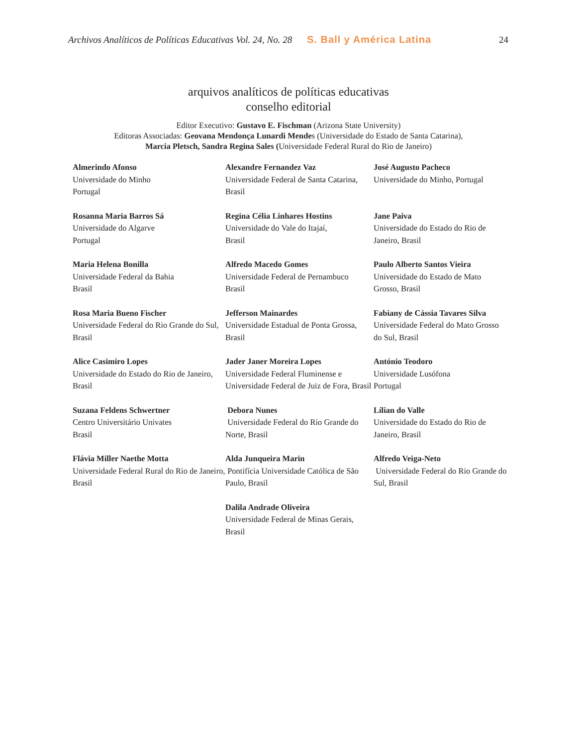Archivos Analíticos de Políticas Educativas Vol. 24, No. 28 S. Ball y América Latina 24
arquivos analíticos de políticas educativas
conselho editorial
Editor Executivo: Gustavo E. Fischman (Arizona State University)
Editoras Associadas: Geovana Mendonça Lunardi Mendes (Universidade do Estado de Santa Catarina),
Marcia Pletsch, Sandra Regina Sales (Universidade Federal Rural do Rio de Janeiro)
| Almerindo Afonso Universidade do Minho Portugal | Alexandre Fernandez Vaz Universidade Federal de Santa Catarina, Brasil | José Augusto Pacheco Universidade do Minho, Portugal |
| Rosanna Maria Barros Sá Universidade do Algarve Portugal | Regina Célia Linhares Hostins Universidade do Vale do Itajaí, Brasil | Jane Paiva Universidade do Estado do Rio de Janeiro, Brasil |
| Maria Helena Bonilla Universidade Federal da Bahia Brasil | Alfredo Macedo Gomes Universidade Federal de Pernambuco Brasil | Paulo Alberto Santos Vieira Universidade do Estado de Mato Grosso, Brasil |
| Rosa Maria Bueno Fischer Universidade Federal do Rio Grande do Sul, Brasil | Jefferson Mainardes Universidade Estadual de Ponta Grossa, Brasil | Fabiany de Cássia Tavares Silva Universidade Federal do Mato Grosso do Sul, Brasil |
| Alice Casimiro Lopes Universidade do Estado do Rio de Janeiro, Brasil | Jader Janer Moreira Lopes Universidade Federal Fluminense e Universidade Federal de Juiz de Fora, Brasil | António Teodoro Universidade Lusófona Portugal |
| Suzana Feldens Schwertner Centro Universitário Univates Brasil | Debora Nunes Universidade Federal do Rio Grande do Norte, Brasil | Lílian do Valle Universidade do Estado do Rio de Janeiro, Brasil |
| Flávia Miller Naethe Motta Universidade Federal Rural do Rio de Janeiro, Brasil | Alda Junqueira Marin Pontifícia Universidade Católica de São Paulo, Brasil | Alfredo Veiga-Neto Universidade Federal do Rio Grande do Sul, Brasil |
| | Dalila Andrade Oliveira Universidade Federal de Minas Gerais, Brasil | |